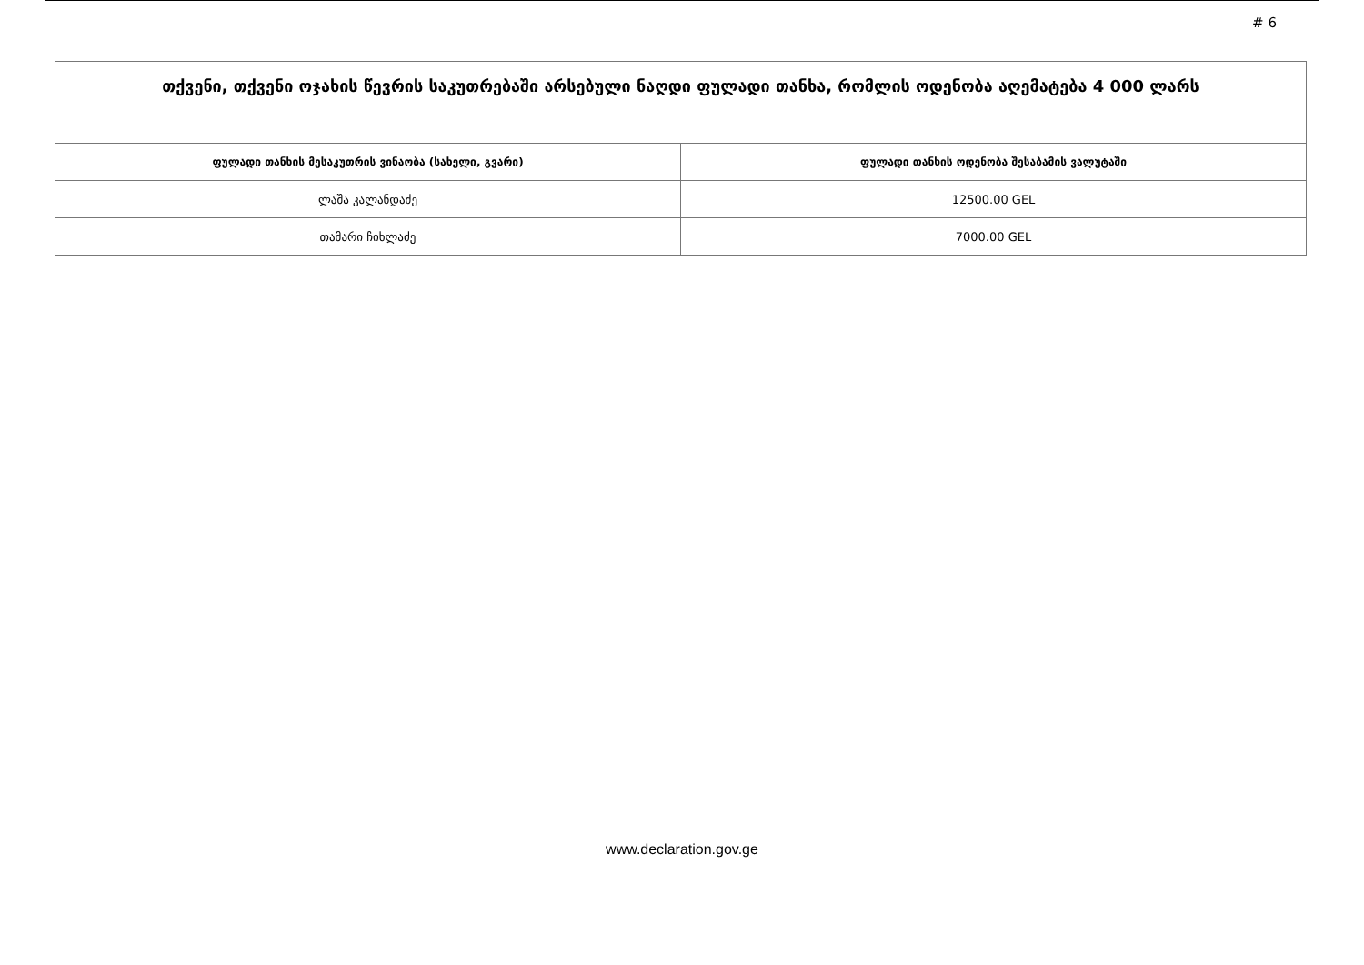# 6
| თქვენი, თქვენი ოჯახის წევრის საკუთრებაში არსებული ნაღდი ფულადი თანხა, რომლის ოდენობა აღემატება 4 000 ლარს | |
| ფულადი თანხის მესაკუთრის ვინაობა (სახელი, გვარი) | ფულადი თანხის ოდენობა შესაბამის ვალუტაში |
| ლაშა კალანდაძე | 12500.00 GEL |
| თამარი ჩიხლაძე | 7000.00 GEL |
www.declaration.gov.ge